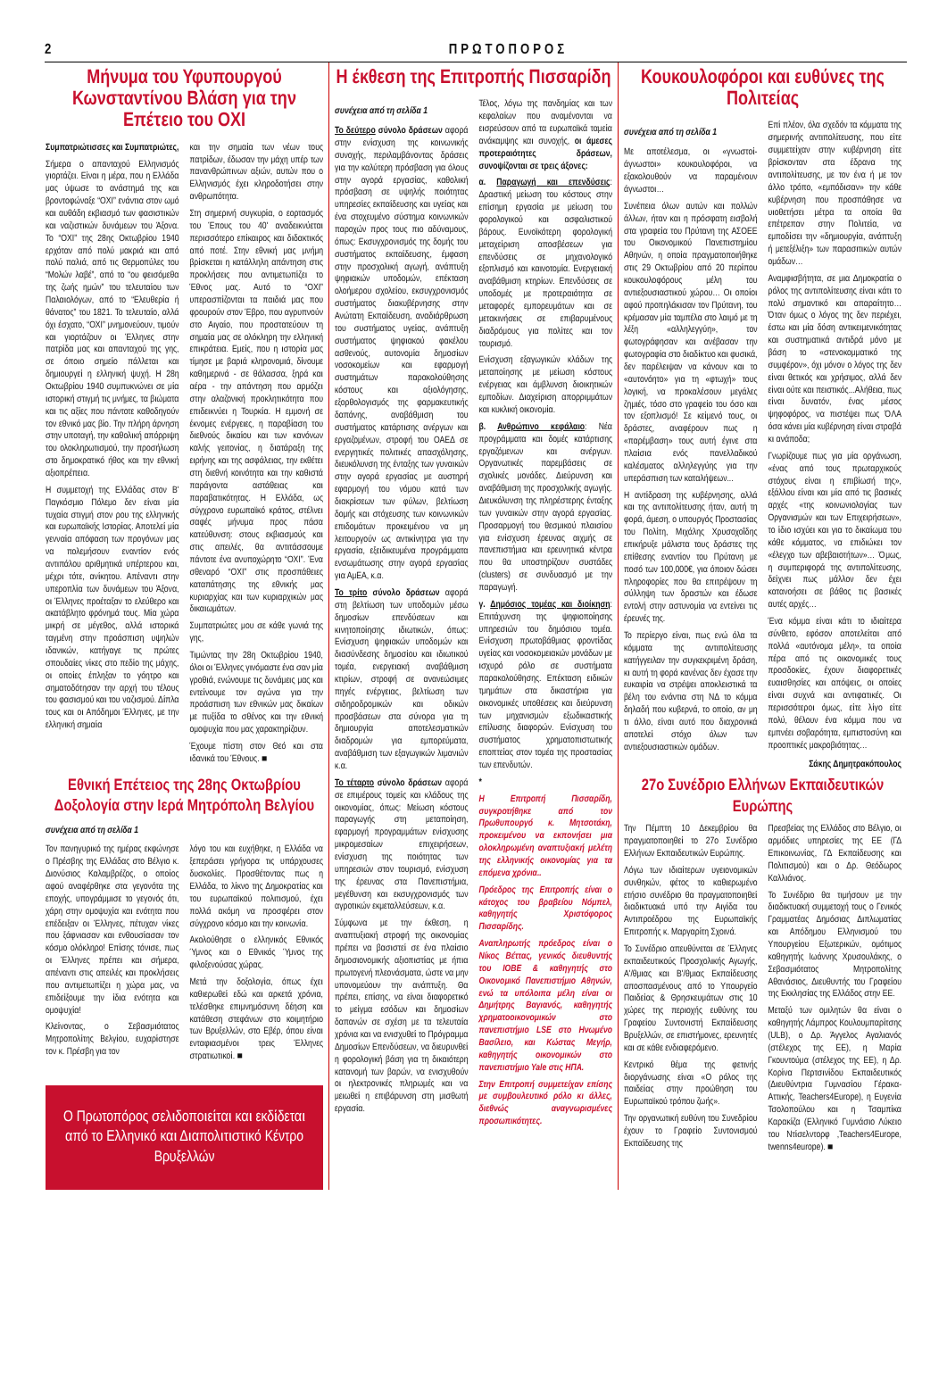2 ΠΡΩΤΟΠΟΡΟΣ
Μήνυμα του Υφυπουργού Κωνσταντίνου Βλάση για την Επέτειο του ΟΧΙ
Συμπατριώτισσες και Συμπατριώτες,
Σήμερα ο απανταχού Ελληνισμός γιορτάζει. Είναι η μέρα, που η Ελλάδα μας ύψωσε το ανάστημά της και βροντοφώναξε “ΟΧΙ” ενάντια στον ωμό και αυθάδη εκβιασμό των φασιστικών και ναζιστικών δυνάμεων του Άξονα. Το “ΟΧΙ” της 28ης Οκτωβρίου 1940 ερχόταν από πολύ μακριά και από πολύ παλιά, από τις Θερμοπύλες του “Μολών λαβέ”, από το “ου φεισόμεθα της ζωής ημών” του τελευταίου των Παλαιολόγων, από το “Ελευθερία ή θάνατος” του 1821. Το τελευταίο, αλλά όχι έσχατο, “ΟΧΙ” μνημονεύουν, τιμούν και γιορτάζουν οι Έλληνες στην πατρίδα μας και απανταχού της γης, σε όποιο σημείο πάλλεται και δημιουργεί η ελληνική ψυχή. Η 28η Οκτωβρίου 1940 συμπυκνώνει σε μία ιστορική στιγμή τις μνήμες, τα βιώματα και τις αξίες που πάντοτε καθοδηγούν τον εθνικό μας βίο. Την πλήρη άρνηση στην υποταγή, την καθολική απόρριψη του ολοκληρωτισμού, την προσήλωση στο δημοκρατικό ήθος και την εθνική αξιοπρέπεια.
Η συμμετοχή της Ελλάδας στον Β' Παγκόσμιο Πόλεμο δεν είναι μία τυχαία στιγμή στον ρου της ελληνικής και ευρωπαϊκής Ιστορίας. Αποτελεί μία γενναία απόφαση των προγόνων μας να πολεμήσουν εναντίον ενός αντιπάλου αριθμητικά υπέρτερου και, μέχρι τότε, ανίκητου. Απέναντι στην υπεροπλία των δυνάμεων του Άξονα, οι Έλληνες προέταξαν το ελεύθερο και ακατάβλητο φρόνημά τους. Μία χώρα μικρή σε μέγεθος, αλλά ιστορικά ταγμένη στην προάσπιση υψηλών ιδανικών, κατήγαγε τις πρώτες σπουδαίες νίκες στο πεδίο της μάχης, οι οποίες έπληξαν το γόητρο και σηματοδότησαν την αρχή του τέλους του φασισμού και του ναζισμού. Δίπλα τους και οι Απόδημοι Έλληνες, με την ελληνική σημαία
και την σημαία των νέων τους πατρίδων, έδωσαν την μάχη υπέρ των πανανθρώπινων αξιών, αυτών που ο Ελληνισμός έχει κληροδοτήσει στην ανθρωπότητα.
Στη σημερινή συγκυρία, ο εορτασμός του Έπους του 40' αναδεικνύεται περισσότερο επίκαιρος και διδακτικός από ποτέ. Στην εθνική μας μνήμη βρίσκεται η κατάλληλη απάντηση στις προκλήσεις που αντιμετωπίζει το Έθνος μας. Αυτό το “ΟΧΙ” υπερασπίζονται τα παιδιά μας που φρουρούν στον Έβρο, που αγρυπνούν στο Αιγαίο, που προστατεύουν τη σημαία μας σε ολόκληρη την ελληνική επικράτεια. Εμείς, που η ιστορία μας τίμησε με βαριά κληρονομιά, δίνουμε καθημερινά - σε θάλασσα, ξηρά και αέρα - την απάντηση που αρμόζει στην αλαζονική προκλητικότητα που επιδεικνύει η Τουρκία. Η εμμονή σε έκνομες ενέργειες, η παραβίαση του διεθνούς δικαίου και των κανόνων καλής γειτονίας, η διατάραξη της ειρήνης και της ασφάλειας, την εκθέτει στη διεθνή κοινότητα και την καθιστά παράγοντα αστάθειας και παραβατικότητας. Η Ελλάδα, ως σύγχρονο ευρωπαϊκό κράτος, στέλνει σαφές μήνυμα προς πάσα κατεύθυνση: στους εκβιασμούς και στις απειλές, θα αντιτάσσουμε πάντοτε ένα ανυποχώρητο “ΟΧΙ”. Ένα σθεναρό “ΟΧΙ” στις προσπάθειες καταπάτησης της εθνικής μας κυριαρχίας και των κυριαρχικών μας δικαιωμάτων.
Συμπατριώτες μου σε κάθε γωνιά της γης,
Τιμώντας την 28η Οκτωβρίου 1940, όλοι οι Έλληνες γινόμαστε ένα σαν μία γροθιά, ενώνουμε τις δυνάμεις μας και εντείνουμε τον αγώνα για την προάσπιση των εθνικών μας δικαίων με πυξίδα το σθένος και την εθνική ομοψυχία που μας χαρακτηρίζουν.
Έχουμε πίστη στον Θεό και στα ιδανικά του Έθνους. ■
Εθνική Επέτειος της 28ης Οκτωβρίου Δοξολογία στην Ιερά Μητρόπολη Βελγίου
συνέχεια από τη σελίδα 1
Τον πανηγυρικό της ημέρας εκφώνησε ο Πρέσβης της Ελλάδας στο Βέλγιο κ. Διονύσιος Καλαμβρέζος, ο οποίος αφού αναφέρθηκε στα γεγονότα της εποχής, υπογράμμισε το γεγονός ότι, χάρη στην ομοψυχία και ενότητα που επέδειξαν οι Έλληνες, πέτυχαν νίκες που ξάφνιασαν και ενθουσίασαν τον κόσμο ολόκληρο! Επίσης τόνισε, πως οι Έλληνες πρέπει και σήμερα, απέναντι στις απειλές και προκλήσεις που αντιμετωπίζει η χώρα μας, να επιδείξουμε την ίδια ενότητα και ομοψυχία!
Κλείνοντας, ο Σεβασμιότατος Μητροπολίτης Βελγίου, ευχαρίστησε τον κ. Πρέσβη για τον
λόγο του και ευχήθηκε, η Ελλάδα να ξεπεράσει γρήγορα τις υπάρχουσες δυσκολίες. Προσθέτοντας πως η Ελλάδα, το λίκνο της Δημοκρατίας και του ευρωπαϊκού πολιτισμού, έχει πολλά ακόμη να προσφέρει στον σύγχρονο κόσμο και την κοινωνία.
Ακολούθησε ο ελληνικός Εθνικός Ύμνος και ο Εθνικός Ύμνος της φιλοξενούσας χώρας.
Μετά την δοξολογία, όπως έχει καθιερωθεί εδώ και αρκετά χρόνια, τελέσθηκε επιμνημόσυνη δέηση και κατάθεση στεφάνων στο κοιμητήριο των Βρυξελλών, στο Εβέρ, όπου είναι ενταφιασμένοι τρεις Έλληνες στρατιωτικοί. ■
Ο Πρωτοπόρος σελιδοποιείται και εκδίδεται από το Ελληνικό και Διαπολιτιστικό Κέντρο Βρυξελλών
Η έκθεση της Επιτροπής Πισσαρίδη
συνέχεια από τη σελίδα 1
Το δεύτερο σύνολο δράσεων αφορά στην ενίσχυση της κοινωνικής συνοχής, περιλαμβάνοντας δράσεις για την καλύτερη πρόσβαση για όλους στην αγορά εργασίας, καθολική πρόσβαση σε υψηλής ποιότητας υπηρεσίες εκπαίδευσης και υγείας και ένα στοχευμένο σύστημα κοινωνικών παροχών προς τους πιο αδύναμους, όπως: Εκσυγχρονισμός της δομής του συστήματος εκπαίδευσης, έμφαση στην προσχολική αγωγή, ανάπτυξη ψηφιακών υποδομών, επέκταση ολοήμερου σχολείου, εκσυγχρονισμός συστήματος διακυβέρνησης στην Ανώτατη Εκπαίδευση, αναδιάρθρωση του συστήματος υγείας, ανάπτυξη συστήματος ψηφιακού φακέλου ασθενούς, αυτονομία δημοσίων νοσοκομείων και εφαρμογή συστημάτων παρακολούθησης κόστους και αξιολόγησης, εξορθολογισμός της φαρμακευτικής δαπάνης, αναβάθμιση του συστήματος κατάρτισης ανέργων και εργαζομένων, στροφή του ΟΑΕΔ σε ενεργητικές πολιτικές απασχόλησης, διευκόλυνση της ένταξης των γυναικών στην αγορά εργασίας με αυστηρή εφαρμογή του νόμου κατά των διακρίσεων των φύλων, βελτίωση δομής και στόχευσης των κοινωνικών επιδομάτων προκειμένου να μη λειτουργούν ως αντικίνητρα για την εργασία, εξειδικευμένα προγράμματα ενσωμάτωσης στην αγορά εργασίας για ΑμΕΑ, κ.α.
Το τρίτο σύνολο δράσεων αφορά στη βελτίωση των υποδομών μέσω δημοσίων επενδύσεων και κινητοποίησης ιδιωτικών, όπως: Ενίσχυση ψηφιακών υποδομών και διασύνδεσης δημοσίου και ιδιωτικού τομέα, ενεργειακή αναβάθμιση κτιρίων, στροφή σε ανανεώσιμες πηγές ενέργειας, βελτίωση των σιδηροδρομικών και οδικών προσβάσεων στα σύνορα για τη δημιουργία αποτελεσματικών διαδρομών για εμπορεύματα, αναβάθμιση των εξαγωγικών λιμανιών κ.α.
Το τέταρτο σύνολο δράσεων αφορά σε επιμέρους τομείς και κλάδους της οικονομίας, όπως: Μείωση κόστους παραγωγής στη μεταποίηση, εφαρμογή προγραμμάτων ενίσχυσης μικρομεσαίων επιχειρήσεων, ενίσχυση της ποιότητας των υπηρεσιών στον τουρισμό, ενίσχυση της έρευνας στα Πανεπιστήμια, μεγέθυνση και εκσυγχρονισμός των αγροτικών εκμεταλλεύσεων, κ.α.
Σύμφωνα με την έκθεση, η αναπτυξιακή στροφή της οικονομίας πρέπει να βασιστεί σε ένα πλαίσιο δημοσιονομικής αξιοπιστίας με ήπια πρωτογενή πλεονάσματα, ώστε να μην υπονομεύουν την ανάπτυξη. Θα πρέπει, επίσης, να είναι διαφορετικό το μείγμα εσόδων και δημοσίων δαπανών σε σχέση με τα τελευταία χρόνια και να ενισχυθεί το Πρόγραμμα Δημοσίων Επενδύσεων, να διευρυνθεί η φορολογική βάση για τη δικαιότερη κατανομή των βαρών, να ενισχυθούν οι ηλεκτρονικές πληρωμές και να μειωθεί η επιβάρυνση στη μισθωτή εργασία.
Τέλος, λόγω της πανδημίας και των κεφαλαίων που αναμένονται να εισρεύσουν από τα ευρωπαϊκά ταμεία ανάκαμψης και συνοχής, οι άμεσες προτεραιότητες δράσεων, συνοψίζονται σε τρεις άξονες:
α. Παραγωγή και επενδύσεις: Δραστική μείωση του κόστους στην επίσημη εργασία με μείωση του φορολογικού και ασφαλιστικού βάρους. Ευνοϊκότερη φορολογική μεταχείριση αποσβέσεων για επενδύσεις σε μηχανολογικό εξοπλισμό και καινοτομία. Ενεργειακή αναβάθμιση κτηρίων. Επενδύσεις σε υποδομές με προτεραιότητα σε μεταφορές εμπορευμάτων και σε μετακινήσεις σε επιβαρυμένους διαδρόμους για πολίτες και τον τουρισμό.
Ενίσχυση εξαγωγικών κλάδων της μεταποίησης με μείωση κόστους ενέργειας και άμβλυνση διοικητικών εμποδίων. Διαχείριση απορριμμάτων και κυκλική οικονομία.
β. Ανθρώπινο κεφάλαιο: Νέα προγράμματα και δομές κατάρτισης εργαζόμενων και ανέργων. Οργανωτικές παρεμβάσεις σε σχολικές μονάδες. Διεύρυνση και αναβάθμιση της προσχολικής αγωγής. Διευκόλυνση της πληρέστερης ένταξης των γυναικών στην αγορά εργασίας. Προσαρμογή του θεσμικού πλαισίου για ενίσχυση έρευνας αιχμής σε πανεπιστήμια και ερευνητικά κέντρα που θα υποστηρίζουν συστάδες (clusters) σε συνδυασμό με την παραγωγή.
γ. Δημόσιος τομέας και διοίκηση: Επιτάχυνση της ψηφιοποίησης υπηρεσιών του δημόσιου τομέα. Ενίσχυση πρωτοβάθμιας φροντίδας υγείας και νοσοκομειακών μονάδων με ισχυρό ρόλο σε συστήματα παρακολούθησης. Επέκταση ειδικών τμημάτων στα δικαστήρια για οικονομικές υποθέσεις και διεύρυνση των μηχανισμών εξωδικαστικής επίλυσης διαφορών. Ενίσχυση του συστήματος χρηματοπιστωτικής εποπτείας στον τομέα της προστασίας των επενδυτών.
*
Η Επιτροπή Πισσαρίδη, συγκροτήθηκε από τον Πρωθυπουργό κ. Μητσοτάκη, προκειμένου να εκπονήσει μια ολοκληρωμένη αναπτυξιακή μελέτη της ελληνικής οικονομίας για τα επόμενα χρόνια..
Πρόεδρος της Επιτροπής είναι ο κάτοχος του βραβείου Νόμπελ, καθηγητής Χριστόφορος Πισσαρίδης.
Αναπληρωτής πρόεδρος είναι ο Νίκος Βέττας, γενικός διευθυντής του ΙΟΒΕ & καθηγητής στο Οικονομικό Πανεπιστήμιο Αθηνών, ενώ τα υπόλοιπα μέλη είναι οι Δημήτρης Βαγιανός, καθηγητής χρηματοοικονομικών στο πανεπιστήμιο LSE στο Ηνωμένο Βασίλειο, και Κώστας Μεγήρ, καθηγητής οικονομικών στο πανεπιστήμιο Yale στις ΗΠΑ.
Στην Επιτροπή συμμετείχαν επίσης με συμβουλευτικό ρόλο κι άλλες, διεθνώς αναγνωρισμένες προσωπικότητες.
Κουκουλοφόροι και ευθύνες της Πολιτείας
συνέχεια από τη σελίδα 1
Με αποτέλεσμα, οι «γνωστοί-άγνωστοι» κουκουλοφόροι, να εξακολουθούν να παραμένουν άγνωστοι…
Συνέπεια όλων αυτών και πολλών άλλων, ήταν και η πρόσφατη εισβολή στα γραφεία του Πρύτανη της ΑΣΟΕΕ του Οικονομικού Πανεπιστημίου Αθηνών, η οποία πραγματοποιήθηκε στις 29 Οκτωβρίου από 20 περίπου κουκουλοφόρους μέλη του αντιεξουσιαστικού χώρου… Οι οποίοι αφού προπηλάκισαν τον Πρύτανη, του κρέμασαν μία ταμπέλα στο λαιμό με τη λέξη «αλληλεγγύη», τον φωτογράφησαν και ανέβασαν την φωτογραφία στο διαδίκτυο και φυσικά, δεν παρέλειψαν να κάνουν και το «αυτονόητο» για τη «φτωχή» τους λογική, να προκαλέσουν μεγάλες ζημιές, τόσο στο γραφείο του όσο και τον εξοπλισμό! Σε κείμενό τους, οι δράστες, αναφέρουν πως η «παρέμβαση» τους αυτή έγινε στα πλαίσια ενός πανελλαδικού καλέσματος αλληλεγγύης για την υπεράσπιση των καταλήψεων...
Η αντίδραση της κυβέρνησης, αλλά και της αντιπολίτευσης ήταν, αυτή τη φορά, άμεση, ο υπουργός Προστασίας του Πολίτη, Μιχάλης Χρυσοχοΐδης επικήρυξε μάλιστα τους δράστες της επίθεσης εναντίον του Πρύτανη με ποσό των 100,000€, για όποιον δώσει πληροφορίες που θα επιτρέψουν τη σύλληψη των δραστών και έδωσε εντολή στην αστυνομία να εντείνει τις έρευνές της.
Το περίεργο είναι, πως ενώ όλα τα κόμματα της αντιπολίτευσης κατήγγειλαν την συγκεκριμένη δράση, κι αυτή τη φορά κανένας δεν έχασε την ευκαιρία να στρέψει αποκλειστικά τα βέλη του ενάντια στη ΝΔ το κόμμα δηλαδή που κυβερνά, το οποίο, αν μη τι άλλο, είναι αυτό που διαχρονικά αποτελεί στόχο όλων των αντιεξουσιαστικών ομάδων.
Επί πλέον, όλα σχεδόν τα κόμματα της σημερινής αντιπολίτευσης, που είτε συμμετείχαν στην κυβέρνηση είτε βρίσκονταν στα έδρανα της αντιπολίτευσης, με τον ένα ή με τον άλλο τρόπο, «εμπόδισαν» την κάθε κυβέρνηση που προσπάθησε να υιοθετήσει μέτρα τα οποία θα επέτρεπαν στην Πολιτεία, να εμποδίσει την «δημιουργία, ανάπτυξη ή μετεξέλιξη» των παρασιτικών αυτών ομάδων…
Αναμφισβήτητα, σε μια Δημοκρατία ο ρόλος της αντιπολίτευσης είναι κάτι το πολύ σημαντικό και απαραίτητο… Όταν όμως ο λόγος της δεν περιέχει, έστω και μία δόση αντικειμενικότητας και συστηματικά αντιδρά μόνο με βάση το «στενοκομματικό της συμφέρον», όχι μόνον ο λόγος της δεν είναι θετικός και χρήσιμος, αλλά δεν είναι ούτε και πειστικός...Αλήθεια, πως είναι δυνατόν, ένας μέσος ψηφοφόρος, να πιστέψει πως ΌΛΑ όσα κάνει μία κυβέρνηση είναι στραβά κι ανάποδα;
Γνωρίζουμε πως για μία οργάνωση, «ένας από τους πρωταρχικούς στόχους είναι η επιβίωσή της», εξάλλου είναι και μία από τις βασικές αρχές «της κοινωνιολογίας των Οργανισμών και των Επιχειρήσεων», το ίδιο ισχύει και για το δικαίωμα του κάθε κόμματος, να επιδιώκει τον «έλεγχο των αβεβαιοτήτων»… Όμως, η συμπεριφορά της αντιπολίτευσης, δείχνει πως μάλλον δεν έχει κατανοήσει σε βάθος τις βασικές αυτές αρχές…
Ένα κόμμα είναι κάτι το ιδιαίτερα σύνθετο, εφόσον αποτελείται από πολλά «αυτόνομα μέλη», τα οποία πέρα από τις οικονομικές τους προσδοκίες, έχουν διαφορετικές ευαισθησίες και απόψεις, οι οποίες είναι συχνά και αντιφατικές. Οι περισσότεροι όμως, είτε λίγο είτε πολύ, θέλουν ένα κόμμα που να εμπνέει σοβαρότητα, εμπιστοσύνη και προοπτικές μακροβιότητας…
Σάκης Δημητρακόπουλος
27ο Συνέδριο Ελλήνων Εκπαιδευτικών Ευρώπης
Την Πέμπτη 10 Δεκεμβρίου θα πραγματοποιηθεί το 27ο Συνέδριο Ελλήνων Εκπαιδευτικών Ευρώπης.
Λόγω των ιδιαίτερων υγειονομικών συνθηκών, φέτος το καθιερωμένο ετήσιο συνέδριο θα πραγματοποιηθεί διαδικτυακά υπό την Αιγίδα του Αντιπροέδρου της Ευρωπαϊκής Επιτροπής κ. Μαργαρίτη Σχοινά.
Το Συνέδριο απευθύνεται σε Έλληνες εκπαιδευτικούς Προσχολικής Αγωγής, Α'/θμιας και Β'/θμιας Εκπαίδευσης αποσπασμένους από το Υπουργείο Παιδείας & Θρησκευμάτων στις 10 χώρες της περιοχής ευθύνης του Γραφείου Συντονιστή Εκπαίδευσης Βρυξελλών, σε επιστήμονες, ερευνητές και σε κάθε ενδιαφερόμενο.
Κεντρικό θέμα της φετινής διοργάνωσης είναι «Ο ρόλος της παιδείας στην προώθηση του Ευρωπαϊκού τρόπου ζωής».
Την οργανωτική ευθύνη του Συνεδρίου έχουν το Γραφείο Συντονισμού Εκπαίδευσης της
Πρεσβείας της Ελλάδος στο Βέλγιο, οι αρμόδιες υπηρεσίες της ΕΕ (ΓΔ Επικοινωνίας, ΓΔ Εκπαίδευσης και Πολιτισμού) και ο Δρ. Θεόδωρος Καλλιάνος.
Το Συνέδριο θα τιμήσουν με την διαδικτυακή συμμετοχή τους ο Γενικός Γραμματέας Δημόσιας Διπλωματίας και Απόδημου Ελληνισμού του Υπουργείου Εξωτερικών, ομότιμος καθηγητής Ιωάννης Χρυσουλάκης, ο Σεβασμιότατος Μητροπολίτης Αθανάσιος, Διευθυντής του Γραφείου της Εκκλησίας της Ελλάδος στην ΕΕ.
Μεταξύ των ομιλητών θα είναι ο καθηγητής Λάμπρος Κουλουμπαρίτσης (ULB), ο Δρ. Άγγελος Αγαλιανός (στέλεχος της ΕΕ), η Μαρία Γκουντούμα (στέλεχος της ΕΕ), η Δρ. Κορίνα Περτσινίδου Εκπαιδευτικός (Διευθύντρια Γυμνασίου Γέρακα-Αττικής, Teachers4Europe), η Ευγενία Τσολοπούλου και η Τσαμπίκα Καρακίζα (Ελληνικό Γυμνάσιο Λύκειο του Ντίσελντορφ ,Teachers4Europe, twenns4europe). ■